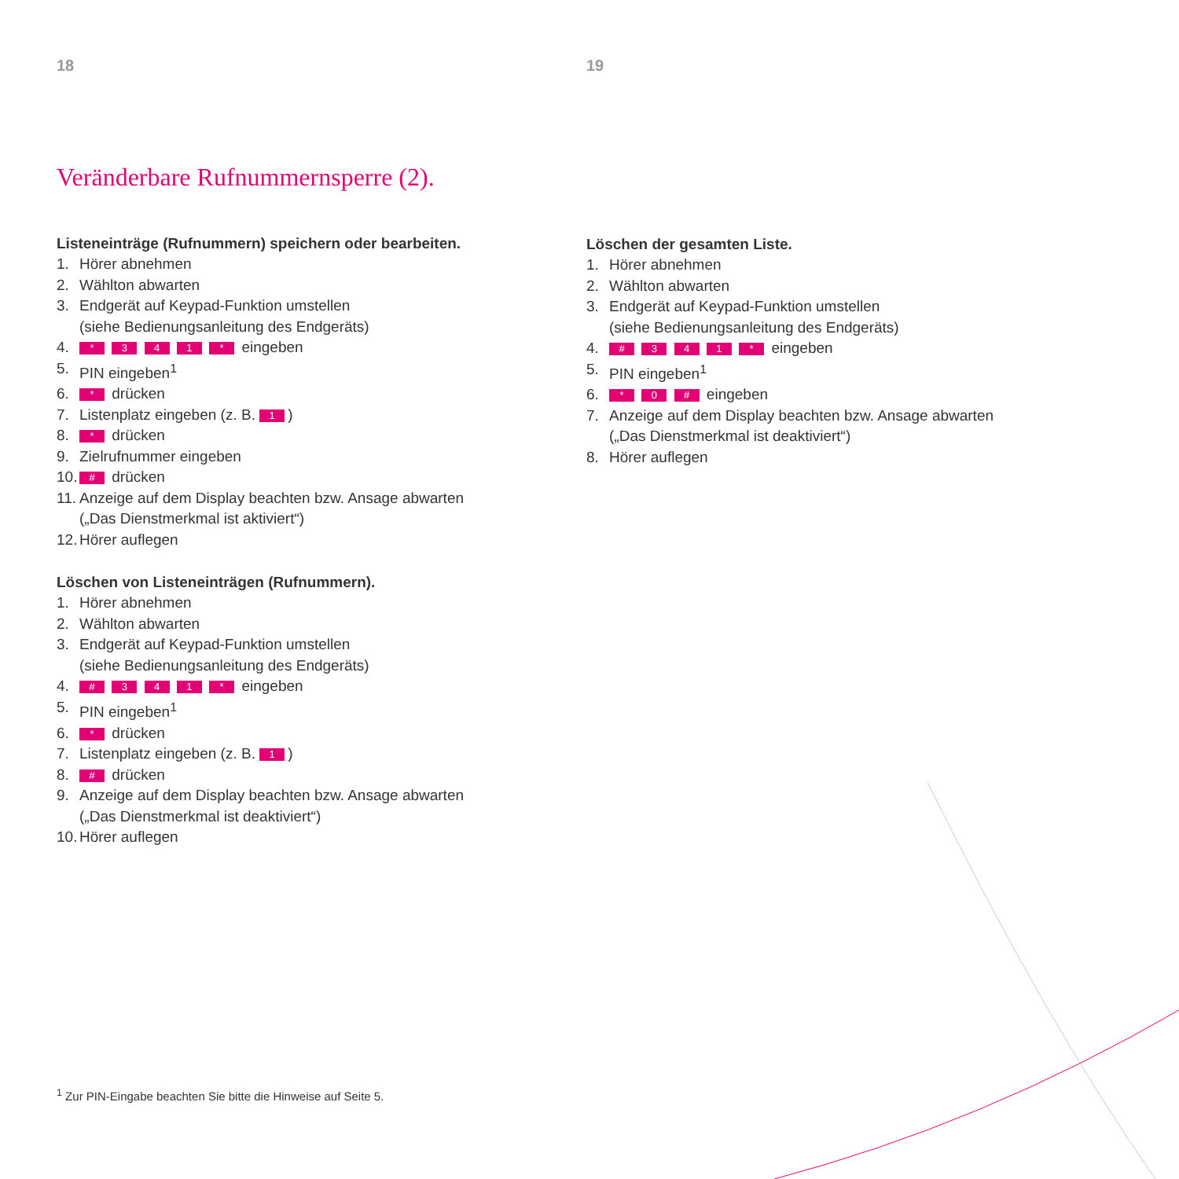18
Veränderbare Rufnummernsperre (2).
Listeneinträge (Rufnummern) speichern oder bearbeiten.
1. Hörer abnehmen
2. Wählton abwarten
3. Endgerät auf Keypad-Funktion umstellen
(siehe Bedienungsanleitung des Endgeräts)
4. * 3 4 1 * eingeben
5. PIN eingeben<sup>1</sup>
6. * drücken
7. Listenplatz eingeben (z. B. 1)
8. * drücken
9. Zielrufnummer eingeben
10. # drücken
11. Anzeige auf dem Display beachten bzw. Ansage abwarten
(„Das Dienstmerkmal ist aktiviert“)
12. Hörer auflegen
Löschen von Listeneinträgen (Rufnummern).
1. Hörer abnehmen
2. Wählton abwarten
3. Endgerät auf Keypad-Funktion umstellen
(siehe Bedienungsanleitung des Endgeräts)
4. # 3 4 1 * eingeben
5. PIN eingeben<sup>1</sup>
6. * drücken
7. Listenplatz eingeben (z. B. 1)
8. # drücken
9. Anzeige auf dem Display beachten bzw. Ansage abwarten
(„Das Dienstmerkmal ist deaktiviert“)
10. Hörer auflegen
19
Löschen der gesamten Liste.
1. Hörer abnehmen
2. Wählton abwarten
3. Endgerät auf Keypad-Funktion umstellen
(siehe Bedienungsanleitung des Endgeräts)
4. # 3 4 1 * eingeben
5. PIN eingeben<sup>1</sup>
6. * 0 # eingeben
7. Anzeige auf dem Display beachten bzw. Ansage abwarten
(„Das Dienstmerkmal ist deaktiviert“)
8. Hörer auflegen
<sup>1</sup> Zur PIN-Eingabe beachten Sie bitte die Hinweise auf Seite 5.